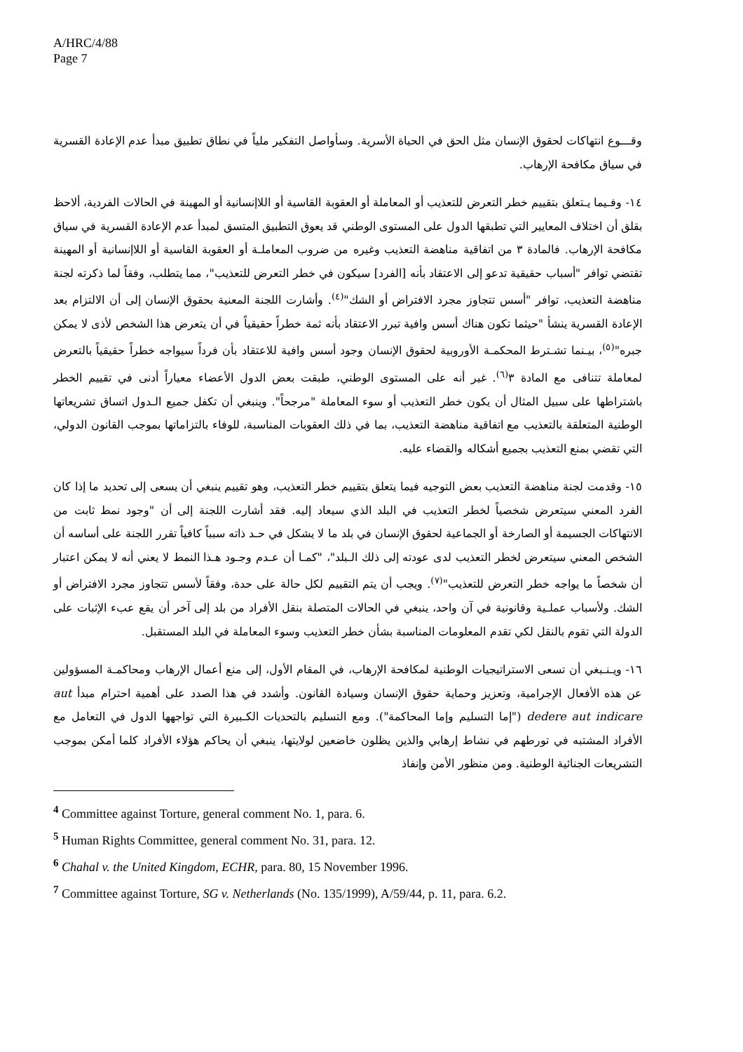A/HRC/4/88
Page 7
وقـــوع انتهاكات لحقوق الإنسان مثل الحق في الحياة الأسرية. وسأواصل التفكير ملياً في نطاق تطبيق مبدأ عدم الإعادة القسرية في سياق مكافحة الإرهاب.
١٤- وفـيما يـتعلق بتقييم خطر التعرض للتعذيب أو المعاملة أو العقوبة القاسية أو اللاإنسانية أو المهينة في الحالات الفردية، ألاحظ بقلق أن اختلاف المعايير التي تطبقها الدول على المستوى الوطني قد يعوق التطبيق المتسق لمبدأ عدم الإعادة القسرية في سياق مكافحة الإرهاب. فالمادة ٣ من اتفاقية مناهضة التعذيب وغيره من ضروب المعاملـة أو العقوبة القاسية أو اللاإنسانية أو المهينة تقتضي توافر "أسباب حقيقية تدعو إلى الاعتقاد بأنه [الفرد] سيكون في خطر التعرض للتعذيب"، مما يتطلب، وفقاً لما ذكرته لجنة مناهضة التعذيب، توافر "أسس تتجاوز مجرد الافتراض أو الشك"<sup>(٤)</sup>. وأشارت اللجنة المعنية بحقوق الإنسان إلى أن الالتزام بعد الإعادة القسرية ينشأ "حيثما تكون هناك أسس وافية تبرر الاعتقاد بأنه ثمة خطراً حقيقياً في أن يتعرض هذا الشخص لأذى لا يمكن جبره"<sup>(٥)</sup>، بيـنما تشـترط المحكمـة الأوروبية لحقوق الإنسان وجود أسس وافية للاعتقاد بأن فرداً سيواجه خطراً حقيقياً بالتعرض لمعاملة تتنافى مع المادة ٣<sup>(٦)</sup>. غير أنه على المستوى الوطني، طبقت بعض الدول الأعضاء معياراً أدنى في تقييم الخطر باشتراطها على سبيل المثال أن يكون خطر التعذيب أو سوء المعاملة "مرجحاً". وينبغي أن تكفل جميع الـدول اتساق تشريعاتها الوطنية المتعلقة بالتعذيب مع اتفاقية مناهضة التعذيب، بما في ذلك العقوبات المناسبة، للوفاء بالتزاماتها بموجب القانون الدولي، التي تقضي بمنع التعذيب بجميع أشكاله والقضاء عليه.
١٥- وقدمت لجنة مناهضة التعذيب بعض التوجيه فيما يتعلق بتقييم خطر التعذيب، وهو تقييم ينبغي أن يسعى إلى تحديد ما إذا كان الفرد المعني سيتعرض شخصياً لخطر التعذيب في البلد الذي سيعاد إليه. فقد أشارت اللجنة إلى أن "وجود نمط ثابت من الانتهاكات الجسيمة أو الصارخة أو الجماعية لحقوق الإنسان في بلد ما لا يشكل في حـد ذاته سبباً كافياً تقرر اللجنة على أساسه أن الشخص المعني سيتعرض لخطر التعذيب لدى عودته إلى ذلك الـبلد"، "كمـا أن عـدم وجـود هـذا النمط لا يعني أنه لا يمكن اعتبار أن شخصاً ما يواجه خطر التعرض للتعذيب"<sup>(٧)</sup>. ويجب أن يتم التقييم لكل حالة على حدة، وفقاً لأسس تتجاوز مجرد الافتراض أو الشك. ولأسباب عملـية وقانونية في آن واحد، ينبغي في الحالات المتصلة بنقل الأفراد من بلد إلى آخر أن يقع عبء الإثبات على الدولة التي تقوم بالنقل لكي تقدم المعلومات المناسبة بشأن خطر التعذيب وسوء المعاملة في البلد المستقبل.
١٦- ويـنـبغي أن تسعى الاستراتيجيات الوطنية لمكافحة الإرهاب، في المقام الأول، إلى منع أعمال الإرهاب ومحاكمـة المسؤولين عن هذه الأفعال الإجرامية، وتعزيز وحماية حقوق الإنسان وسيادة القانون. وأشدد في هذا الصدد على أهمية احترام مبدأ aut dedere aut indicare ("إما التسليم وإما المحاكمة"). ومع التسليم بالتحديات الكـبيرة التي تواجهها الدول في التعامل مع الأفراد المشتبه في تورطهم في نشاط إرهابي والذين يظلون خاضعين لولايتها، ينبغي أن يحاكم هؤلاء الأفراد كلما أمكن بموجب التشريعات الجنائية الوطنية. ومن منظور الأمن وإنفاذ
<sup>4</sup> Committee against Torture, general comment No. 1, para. 6.
<sup>5</sup> Human Rights Committee, general comment No. 31, para. 12.
<sup>6</sup> Chahal v. the United Kingdom, ECHR, para. 80, 15 November 1996.
<sup>7</sup> Committee against Torture, SG v. Netherlands (No. 135/1999), A/59/44, p. 11, para. 6.2.